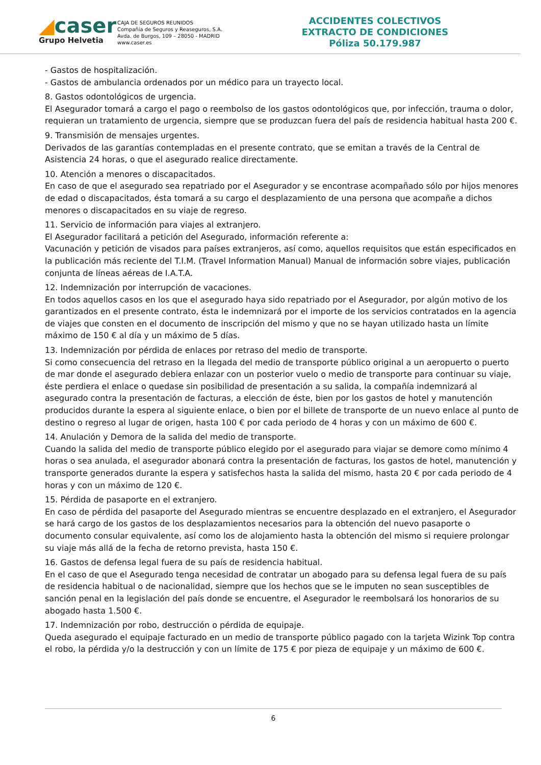◢caser
Grupo Helvetia
CAJA DE SEGUROS REUNIDOS
Compañía de Seguros y Reaseguros, S.A.
Avda. de Burgos, 109 – 28050 - MADRID
www.caser.es
ACCIDENTES COLECTIVOS
EXTRACTO DE CONDICIONES
Póliza 50.179.987
- Gastos de hospitalización.
- Gastos de ambulancia ordenados por un médico para un trayecto local.
8. Gastos odontológicos de urgencia.
El Asegurador tomará a cargo el pago o reembolso de los gastos odontológicos que, por infección, trauma o dolor, requieran un tratamiento de urgencia, siempre que se produzcan fuera del país de residencia habitual hasta 200 €.
9. Transmisión de mensajes urgentes.
Derivados de las garantías contempladas en el presente contrato, que se emitan a través de la Central de Asistencia 24 horas, o que el asegurado realice directamente.
10. Atención a menores o discapacitados.
En caso de que el asegurado sea repatriado por el Asegurador y se encontrase acompañado sólo por hijos menores de edad o discapacitados, ésta tomará a su cargo el desplazamiento de una persona que acompañe a dichos menores o discapacitados en su viaje de regreso.
11. Servicio de información para viajes al extranjero.
El Asegurador facilitará a petición del Asegurado, información referente a:
Vacunación y petición de visados para países extranjeros, así como, aquellos requisitos que están especificados en la publicación más reciente del T.I.M. (Travel Information Manual) Manual de información sobre viajes, publicación conjunta de líneas aéreas de I.A.T.A.
12. Indemnización por interrupción de vacaciones.
En todos aquellos casos en los que el asegurado haya sido repatriado por el Asegurador, por algún motivo de los garantizados en el presente contrato, ésta le indemnizará por el importe de los servicios contratados en la agencia de viajes que consten en el documento de inscripción del mismo y que no se hayan utilizado hasta un límite máximo de 150 € al día y un máximo de 5 días.
13. Indemnización por pérdida de enlaces por retraso del medio de transporte.
Si como consecuencia del retraso en la llegada del medio de transporte público original a un aeropuerto o puerto de mar donde el asegurado debiera enlazar con un posterior vuelo o medio de transporte para continuar su viaje, éste perdiera el enlace o quedase sin posibilidad de presentación a su salida, la compañía indemnizará al asegurado contra la presentación de facturas, a elección de éste, bien por los gastos de hotel y manutención producidos durante la espera al siguiente enlace, o bien por el billete de transporte de un nuevo enlace al punto de destino o regreso al lugar de origen, hasta 100 € por cada periodo de 4 horas y con un máximo de 600 €.
14. Anulación y Demora de la salida del medio de transporte.
Cuando la salida del medio de transporte público elegido por el asegurado para viajar se demore como mínimo 4 horas o sea anulada, el asegurador abonará contra la presentación de facturas, los gastos de hotel, manutención y transporte generados durante la espera y satisfechos hasta la salida del mismo, hasta 20 € por cada periodo de 4 horas y con un máximo de 120 €.
15. Pérdida de pasaporte en el extranjero.
En caso de pérdida del pasaporte del Asegurado mientras se encuentre desplazado en el extranjero, el Asegurador se hará cargo de los gastos de los desplazamientos necesarios para la obtención del nuevo pasaporte o documento consular equivalente, así como los de alojamiento hasta la obtención del mismo si requiere prolongar su viaje más allá de la fecha de retorno prevista, hasta 150 €.
16. Gastos de defensa legal fuera de su país de residencia habitual.
En el caso de que el Asegurado tenga necesidad de contratar un abogado para su defensa legal fuera de su país de residencia habitual o de nacionalidad, siempre que los hechos que se le imputen no sean susceptibles de sanción penal en la legislación del país donde se encuentre, el Asegurador le reembolsará los honorarios de su abogado hasta 1.500 €.
17. Indemnización por robo, destrucción o pérdida de equipaje.
Queda asegurado el equipaje facturado en un medio de transporte público pagado con la tarjeta Wizink Top contra el robo, la pérdida y/o la destrucción y con un límite de 175 € por pieza de equipaje y un máximo de 600 €.
6